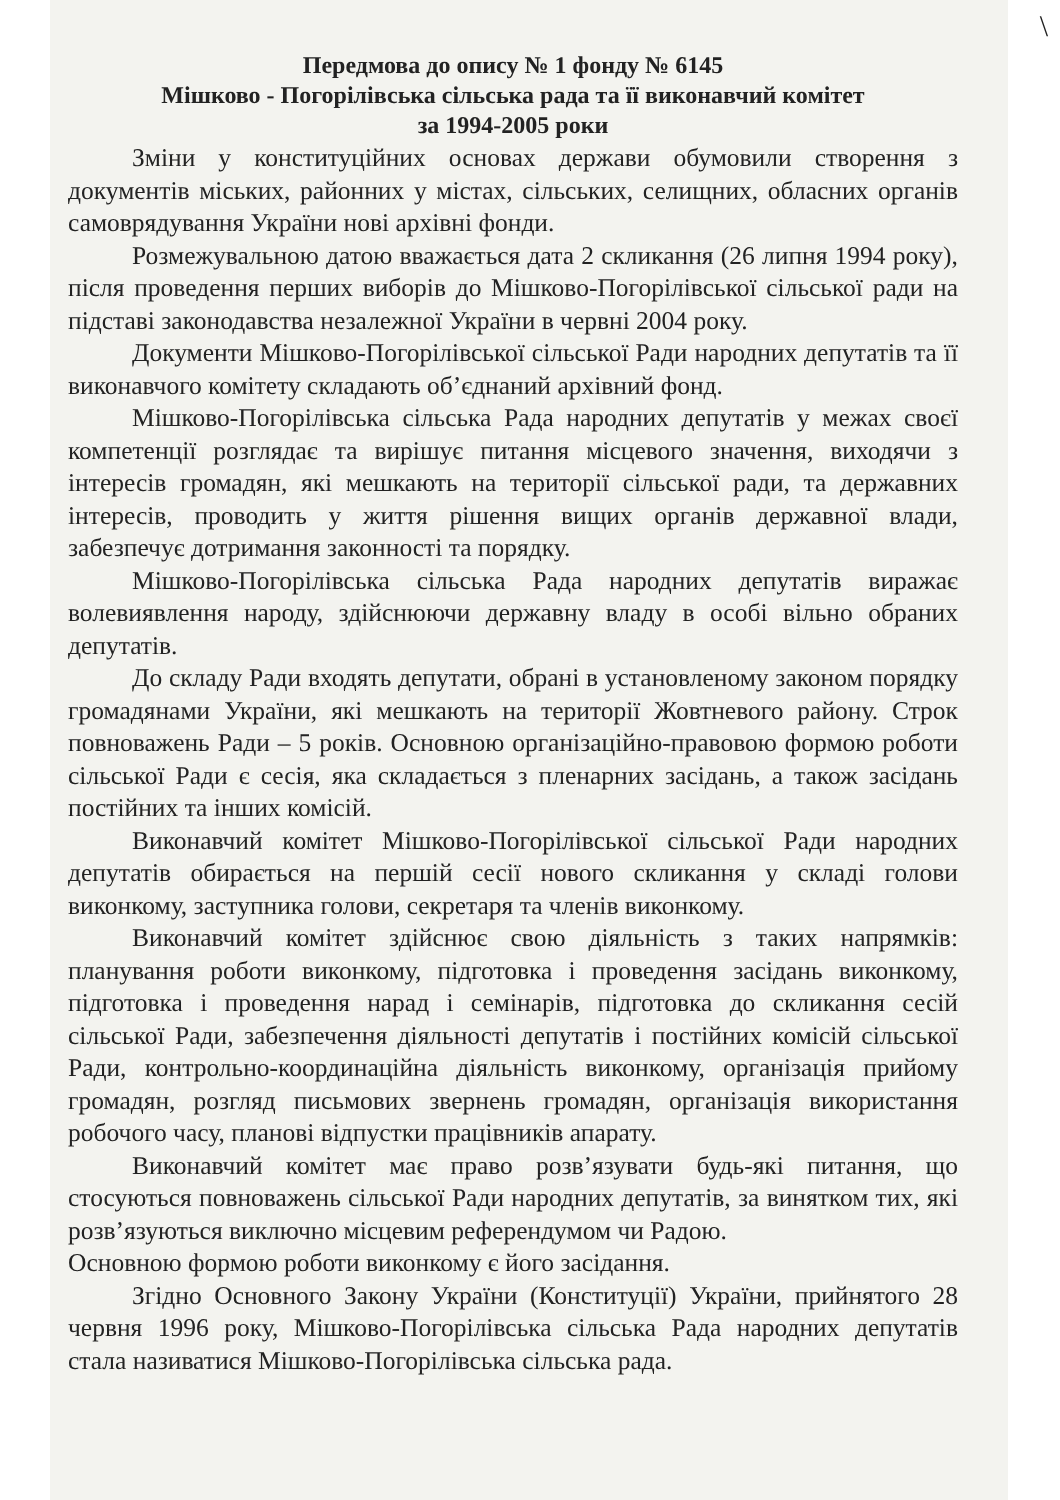\
Передмова до опису № 1 фонду № 6145
Мішково - Погорілівська сільська рада та її виконавчий комітет
за 1994-2005 роки
Зміни у конституційних основах держави обумовили створення з документів міських, районних у містах, сільських, селищних, обласних органів самоврядування України нові архівні фонди.
Розмежувальною датою вважається дата 2 скликання (26 липня 1994 року), після проведення перших виборів до Мішково-Погорілівської сільської ради на підставі законодавства незалежної України в червні 2004 року.
Документи Мішково-Погорілівської сільської Ради народних депутатів та її виконавчого комітету складають об’єднаний архівний фонд.
Мішково-Погорілівська сільська Рада народних депутатів у межах своєї компетенції розглядає та вирішує питання місцевого значення, виходячи з інтересів громадян, які мешкають на території сільської ради, та державних інтересів, проводить у життя рішення вищих органів державної влади, забезпечує дотримання законності та порядку.
Мішково-Погорілівська сільська Рада народних депутатів виражає волевиявлення народу, здійснюючи державну владу в особі вільно обраних депутатів.
До складу Ради входять депутати, обрані в установленому законом порядку громадянами України, які мешкають на території Жовтневого району. Строк повноважень Ради – 5 років. Основною організаційно-правовою формою роботи сільської Ради є сесія, яка складається з пленарних засідань, а також засідань постійних та інших комісій.
Виконавчий комітет Мішково-Погорілівської сільської Ради народних депутатів обирається на першій сесії нового скликання у складі голови виконкому, заступника голови, секретаря та членів виконкому.
Виконавчий комітет здійснює свою діяльність з таких напрямків: планування роботи виконкому, підготовка і проведення засідань виконкому, підготовка і проведення нарад і семінарів, підготовка до скликання сесій сільської Ради, забезпечення діяльності депутатів і постійних комісій сільської Ради, контрольно-координаційна діяльність виконкому, організація прийому громадян, розгляд письмових звернень громадян, організація використання робочого часу, планові відпустки працівників апарату.
Виконавчий комітет має право розв’язувати будь-які питання, що стосуються повноважень сільської Ради народних депутатів, за винятком тих, які розв’язуються виключно місцевим референдумом чи Радою.
Основною формою роботи виконкому є його засідання.
Згідно Основного Закону України (Конституції) України, прийнятого 28 червня 1996 року, Мішково-Погорілівська сільська Рада народних депутатів стала називатися Мішково-Погорілівська сільська рада.